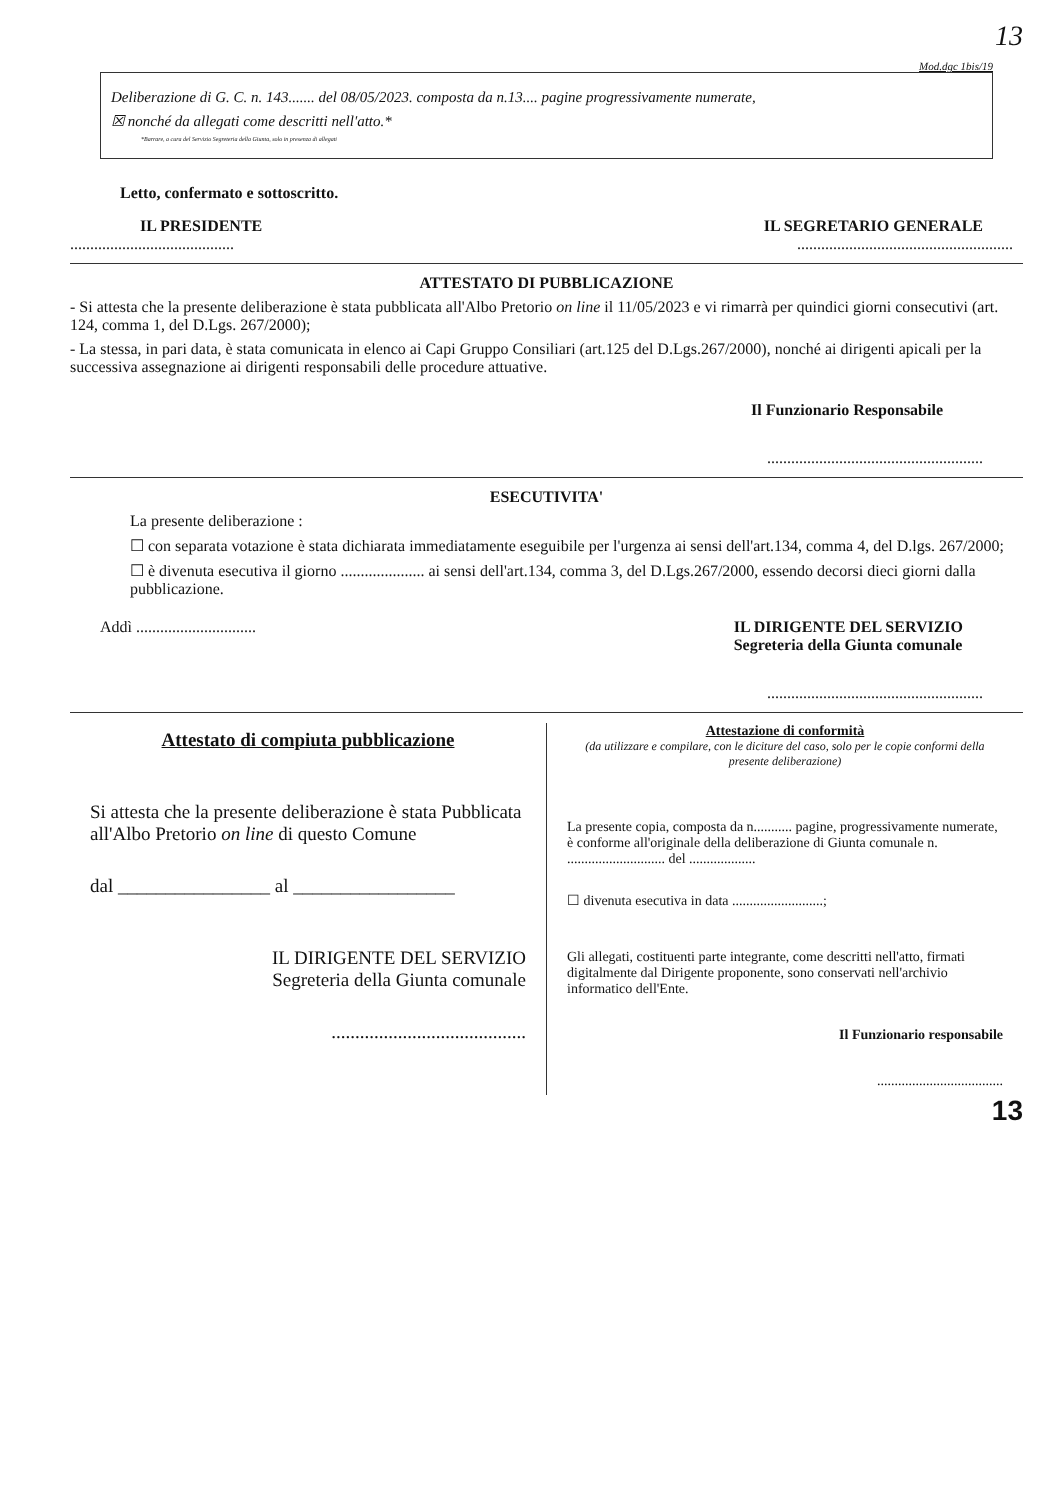13
Mod.dgc 1bis/19
Deliberazione di G. C. n. 143....... del 08/05/2023. composta da n.13.... pagine progressivamente numerate,
☒ nonché da allegati come descritti nell'atto.*
*Barrare, a cura del Servizio Segreteria della Giunta, solo in presenza di allegati
Letto, confermato e sottoscritto.
IL PRESIDENTE IL SEGRETARIO GENERALE
...............................................................................................
ATTESTATO DI PUBBLICAZIONE
- Si attesta che la presente deliberazione è stata pubblicata all'Albo Pretorio on line il 11/05/2023 e vi rimarrà per quindici giorni consecutivi (art. 124, comma 1, del D.Lgs. 267/2000);
- La stessa, in pari data, è stata comunicata in elenco ai Capi Gruppo Consiliari (art.125 del D.Lgs.267/2000), nonché ai dirigenti apicali per la successiva assegnazione ai dirigenti responsabili delle procedure attuative.
Il Funzionario Responsabile
......................................................
ESECUTIVITA'
La presente deliberazione :
☐ con separata votazione è stata dichiarata immediatamente eseguibile per l'urgenza ai sensi dell'art.134, comma 4, del D.lgs. 267/2000;
☐ è divenuta esecutiva il giorno ..................... ai sensi dell'art.134, comma 3, del D.Lgs.267/2000, essendo decorsi dieci giorni dalla pubblicazione.
Addì .............................. IL DIRIGENTE DEL SERVIZIO
Segreteria della Giunta comunale
......................................................
Attestato di compiuta pubblicazione
Si attesta che la presente deliberazione è stata Pubblicata all'Albo Pretorio on line di questo Comune
dal ________________ al _________________
IL DIRIGENTE DEL SERVIZIO
Segreteria della Giunta comunale
.........................................
Attestazione di conformità
(da utilizzare e compilare, con le diciture del caso, solo per le copie conformi della presente deliberazione)
La presente copia, composta da n........... pagine, progressivamente numerate, è conforme all'originale della deliberazione di Giunta comunale n. ............................ del ...................
☐ divenuta esecutiva in data ..........................;
Gli allegati, costituenti parte integrante, come descritti nell'atto, firmati digitalmente dal Dirigente proponente, sono conservati nell'archivio informatico dell'Ente.
Il Funzionario responsabile
....................................
13